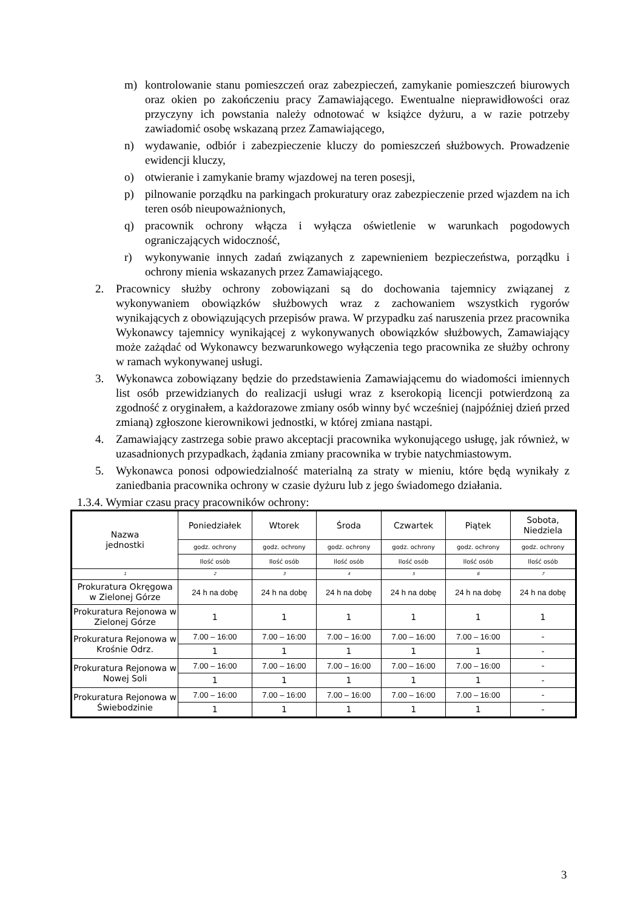m) kontrolowanie stanu pomieszczeń oraz zabezpieczeń, zamykanie pomieszczeń biurowych oraz okien po zakończeniu pracy Zamawiającego. Ewentualne nieprawidłowości oraz przyczyny ich powstania należy odnotować w książce dyżuru, a w razie potrzeby zawiadomić osobę wskazaną przez Zamawiającego,
n) wydawanie, odbiór i zabezpieczenie kluczy do pomieszczeń służbowych. Prowadzenie ewidencji kluczy,
o) otwieranie i zamykanie bramy wjazdowej na teren posesji,
p) pilnowanie porządku na parkingach prokuratury oraz zabezpieczenie przed wjazdem na ich teren osób nieupoważnionych,
q) pracownik ochrony włącza i wyłącza oświetlenie w warunkach pogodowych ograniczających widoczność,
r) wykonywanie innych zadań związanych z zapewnieniem bezpieczeństwa, porządku i ochrony mienia wskazanych przez Zamawiającego.
2. Pracownicy służby ochrony zobowiązani są do dochowania tajemnicy związanej z wykonywaniem obowiązków służbowych wraz z zachowaniem wszystkich rygorów wynikających z obowiązujących przepisów prawa. W przypadku zaś naruszenia przez pracownika Wykonawcy tajemnicy wynikającej z wykonywanych obowiązków służbowych, Zamawiający może zażądać od Wykonawcy bezwarunkowego wyłączenia tego pracownika ze służby ochrony w ramach wykonywanej usługi.
3. Wykonawca zobowiązany będzie do przedstawienia Zamawiającemu do wiadomości imiennych list osób przewidzianych do realizacji usługi wraz z kserokopią licencji potwierdzoną za zgodność z oryginałem, a każdorazowe zmiany osób winny być wcześniej (najpóźniej dzień przed zmianą) zgłoszone kierownikowi jednostki, w której zmiana nastąpi.
4. Zamawiający zastrzega sobie prawo akceptacji pracownika wykonującego usługę, jak również, w uzasadnionych przypadkach, żądania zmiany pracownika w trybie natychmiastowym.
5. Wykonawca ponosi odpowiedzialność materialną za straty w mieniu, które będą wynikały z zaniedbania pracownika ochrony w czasie dyżuru lub z jego świadomego działania.
1.3.4. Wymiar czasu pracy pracowników ochrony:
| Nazwa jednostki | Poniedziałek | Wtorek | Środa | Czwartek | Piątek | Sobota, Niedziela |
| --- | --- | --- | --- | --- | --- | --- |
| | godz. ochrony | godz. ochrony | godz. ochrony | godz. ochrony | godz. ochrony | godz. ochrony |
| | Ilość osób | Ilość osób | Ilość osób | Ilość osób | Ilość osób | Ilość osób |
| 1 | 2 | 3 | 4 | 5 | 6 | 7 |
| Prokuratura Okręgowa w Zielonej Górze | 24 h na dobę | 24 h na dobę | 24 h na dobę | 24 h na dobę | 24 h na dobę | 24 h na dobę |
| Prokuratura Rejonowa w Zielonej Górze | 1 | 1 | 1 | 1 | 1 | 1 |
| Prokuratura Rejonowa w Krośnie Odrz. | 7.00 – 16:00 | 7.00 – 16:00 | 7.00 – 16:00 | 7.00 – 16:00 | 7.00 – 16:00 | - |
| | 1 | 1 | 1 | 1 | 1 | - |
| Prokuratura Rejonowa w Nowej Soli | 7.00 – 16:00 | 7.00 – 16:00 | 7.00 – 16:00 | 7.00 – 16:00 | 7.00 – 16:00 | - |
| | 1 | 1 | 1 | 1 | 1 | - |
| Prokuratura Rejonowa w Świebodzinie | 7.00 – 16:00 | 7.00 – 16:00 | 7.00 – 16:00 | 7.00 – 16:00 | 7.00 – 16:00 | - |
| | 1 | 1 | 1 | 1 | 1 | - |
3